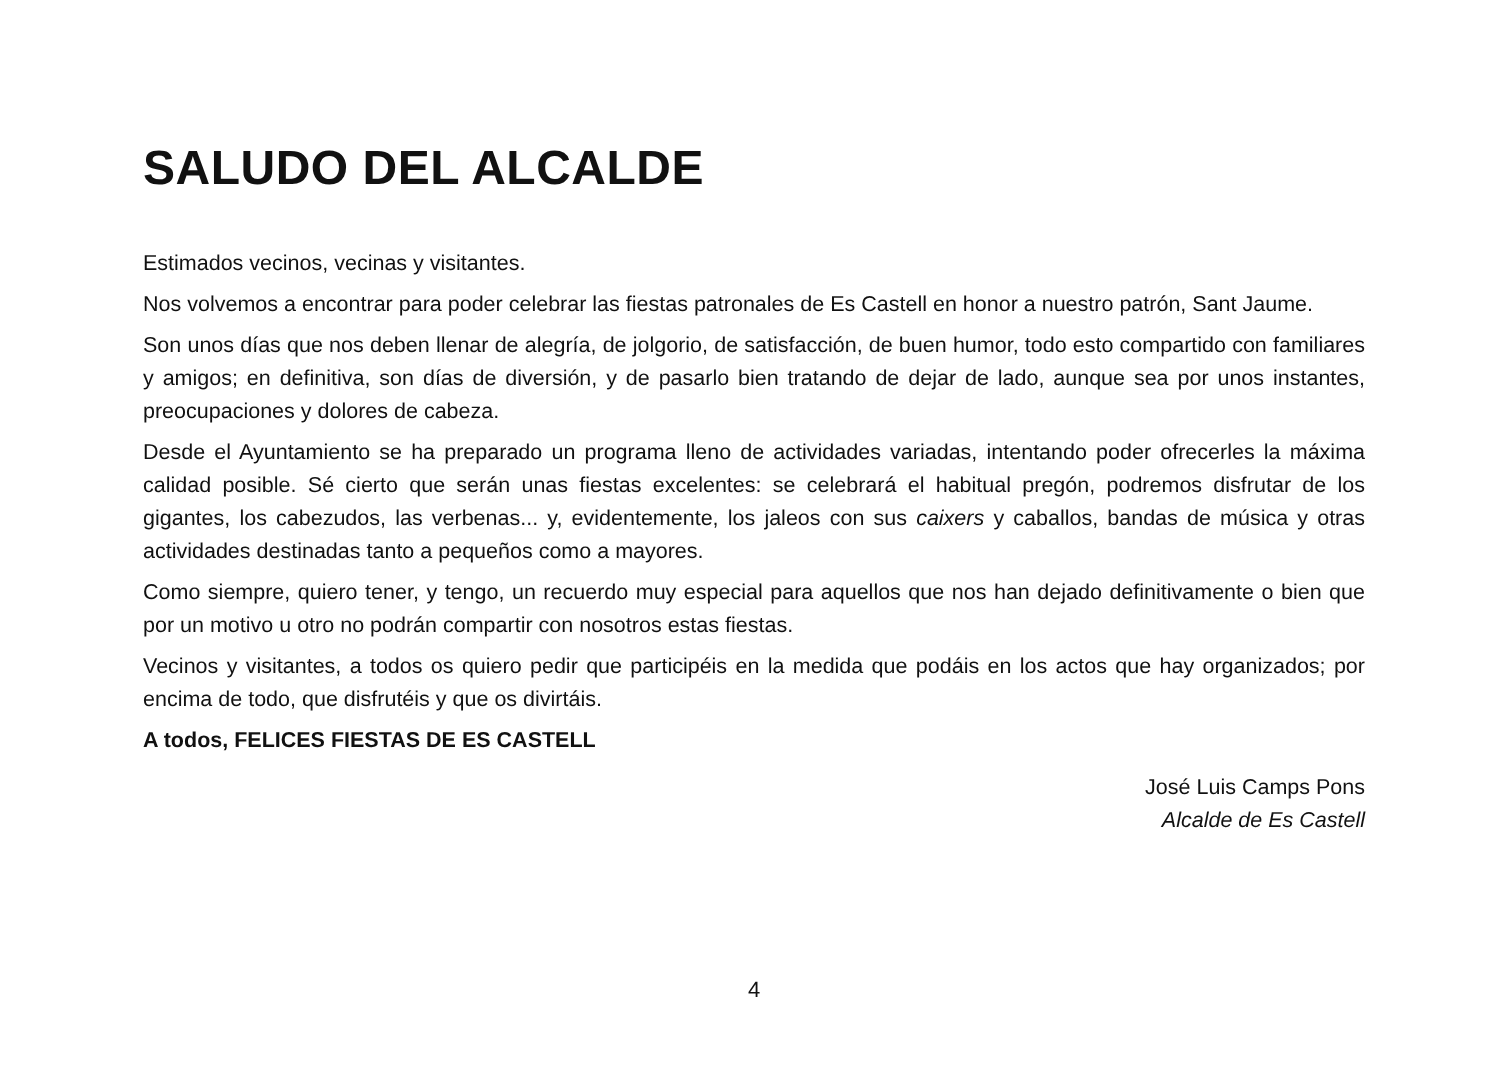SALUDO DEL ALCALDE
Estimados vecinos, vecinas y visitantes.
Nos volvemos a encontrar para poder celebrar las fiestas patronales de Es Castell en honor a nuestro patrón, Sant Jaume.
Son unos días que nos deben llenar de alegría, de jolgorio, de satisfacción, de buen humor, todo esto compartido con familiares y amigos; en definitiva, son días de diversión, y de pasarlo bien tratando de dejar de lado, aunque sea por unos instantes, preocupaciones y dolores de cabeza.
Desde el Ayuntamiento se ha preparado un programa lleno de actividades variadas, intentando poder ofrecerles la máxima calidad posible. Sé cierto que serán unas fiestas excelentes: se celebrará el habitual pregón, podremos disfrutar de los gigantes, los cabezudos, las verbenas... y, evidentemente, los jaleos con sus caixers y caballos, bandas de música y otras actividades destinadas tanto a pequeños como a mayores.
Como siempre, quiero tener, y tengo, un recuerdo muy especial para aquellos que nos han dejado definitivamente o bien que por un motivo u otro no podrán compartir con nosotros estas fiestas.
Vecinos y visitantes, a todos os quiero pedir que participéis en la medida que podáis en los actos que hay organizados; por encima de todo, que disfrutéis y que os divirtáis.
A todos, FELICES FIESTAS DE ES CASTELL
José Luis Camps Pons
Alcalde de Es Castell
4